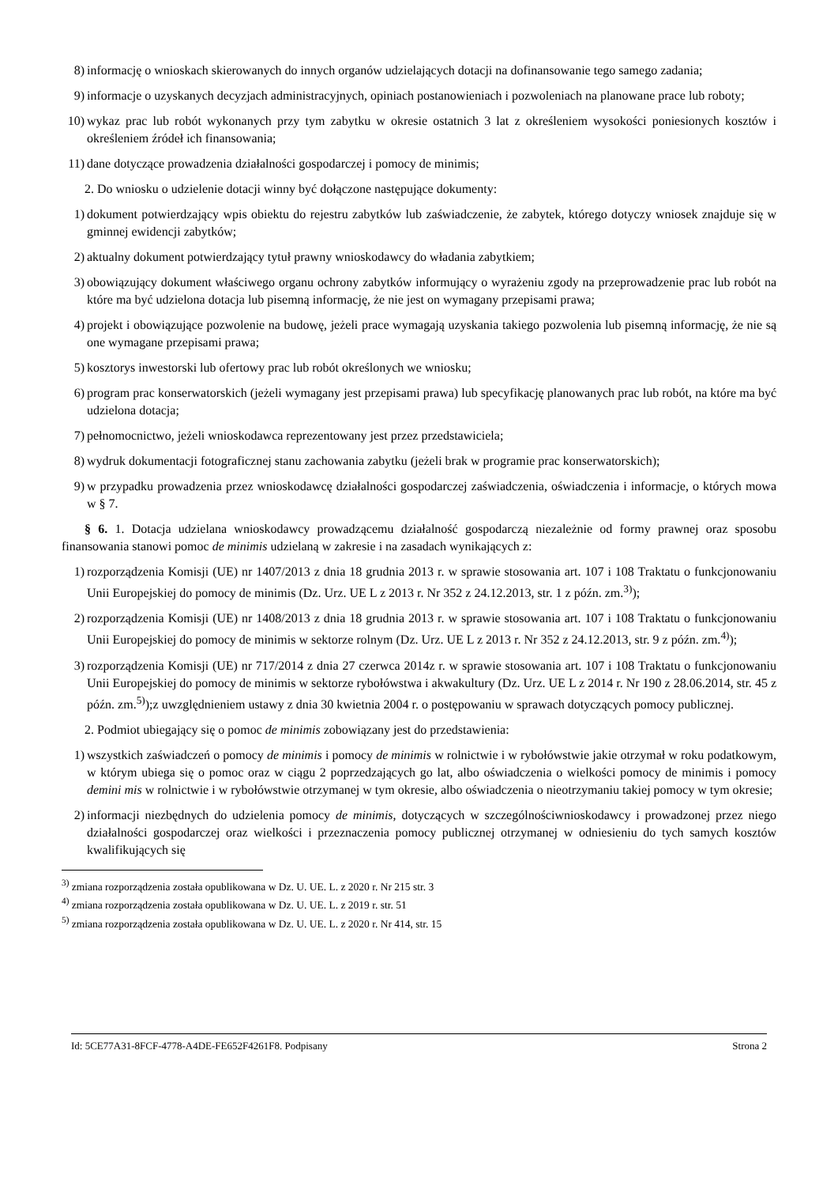8) informację o wnioskach skierowanych do innych organów udzielających dotacji na dofinansowanie tego samego zadania;
9) informacje o uzyskanych decyzjach administracyjnych, opiniach postanowieniach i pozwoleniach na planowane prace lub roboty;
10) wykaz prac lub robót wykonanych przy tym zabytku w okresie ostatnich 3 lat z określeniem wysokości poniesionych kosztów i określeniem źródeł ich finansowania;
11) dane dotyczące prowadzenia działalności gospodarczej i pomocy de minimis;
2. Do wniosku o udzielenie dotacji winny być dołączone następujące dokumenty:
1) dokument potwierdzający wpis obiektu do rejestru zabytków lub zaświadczenie, że zabytek, którego dotyczy wniosek znajduje się w gminnej ewidencji zabytków;
2) aktualny dokument potwierdzający tytuł prawny wnioskodawcy do władania zabytkiem;
3) obowiązujący dokument właściwego organu ochrony zabytków informujący o wyrażeniu zgody na przeprowadzenie prac lub robót na które ma być udzielona dotacja lub pisemną informację, że nie jest on wymagany przepisami prawa;
4) projekt i obowiązujące pozwolenie na budowę, jeżeli prace wymagają uzyskania takiego pozwolenia lub pisemną informację, że nie są one wymagane przepisami prawa;
5) kosztorys inwestorski lub ofertowy prac lub robót określonych we wniosku;
6) program prac konserwatorskich (jeżeli wymagany jest przepisami prawa) lub specyfikację planowanych prac lub robót, na które ma być udzielona dotacja;
7) pełnomocnictwo, jeżeli wnioskodawca reprezentowany jest przez przedstawiciela;
8) wydruk dokumentacji fotograficznej stanu zachowania zabytku (jeżeli brak w programie prac konserwatorskich);
9) w przypadku prowadzenia przez wnioskodawcę działalności gospodarczej zaświadczenia, oświadczenia i informacje, o których mowa w § 7.
§ 6. 1. Dotacja udzielana wnioskodawcy prowadzącemu działalność gospodarczą niezależnie od formy prawnej oraz sposobu finansowania stanowi pomoc de minimis udzielaną w zakresie i na zasadach wynikających z:
1) rozporządzenia Komisji (UE) nr 1407/2013 z dnia 18 grudnia 2013 r. w sprawie stosowania art. 107 i 108 Traktatu o funkcjonowaniu Unii Europejskiej do pomocy de minimis (Dz. Urz. UE L z 2013 r. Nr 352 z 24.12.2013, str. 1 z późn. zm.<sup>3)</sup>);
2) rozporządzenia Komisji (UE) nr 1408/2013 z dnia 18 grudnia 2013 r. w sprawie stosowania art. 107 i 108 Traktatu o funkcjonowaniu Unii Europejskiej do pomocy de minimis w sektorze rolnym (Dz. Urz. UE L z 2013 r. Nr 352 z 24.12.2013, str. 9 z późn. zm.<sup>4)</sup>);
3) rozporządzenia Komisji (UE) nr 717/2014 z dnia 27 czerwca 2014z r. w sprawie stosowania art. 107 i 108 Traktatu o funkcjonowaniu Unii Europejskiej do pomocy de minimis w sektorze rybołówstwa i akwakultury (Dz. Urz. UE L z 2014 r. Nr 190 z 28.06.2014, str. 45 z późn. zm.<sup>5)</sup>);z uwzględnieniem ustawy z dnia 30 kwietnia 2004 r. o postępowaniu w sprawach dotyczących pomocy publicznej.
2. Podmiot ubiegający się o pomoc de minimis zobowiązany jest do przedstawienia:
1) wszystkich zaświadczeń o pomocy de minimis i pomocy de minimis w rolnictwie i w rybołówstwie jakie otrzymał w roku podatkowym, w którym ubiega się o pomoc oraz w ciągu 2 poprzedzających go lat, albo oświadczenia o wielkości pomocy de minimis i pomocy demini mis w rolnictwie i w rybołówstwie otrzymanej w tym okresie, albo oświadczenia o nieotrzymaniu takiej pomocy w tym okresie;
2) informacji niezbędnych do udzielenia pomocy de minimis, dotyczących w szczególnościwnioskodawcy i prowadzonej przez niego działalności gospodarczej oraz wielkości i przeznaczenia pomocy publicznej otrzymanej w odniesieniu do tych samych kosztów kwalifikujących się
<sup>3)</sup> zmiana rozporządzenia została opublikowana w Dz. U. UE. L. z 2020 r. Nr 215 str. 3
<sup>4)</sup> zmiana rozporządzenia została opublikowana w Dz. U. UE. L. z 2019 r. str. 51
<sup>5)</sup> zmiana rozporządzenia została opublikowana w Dz. U. UE. L. z 2020 r. Nr 414, str. 15
Id: 5CE77A31-8FCF-4778-A4DE-FE652F4261F8. Podpisany Strona 2